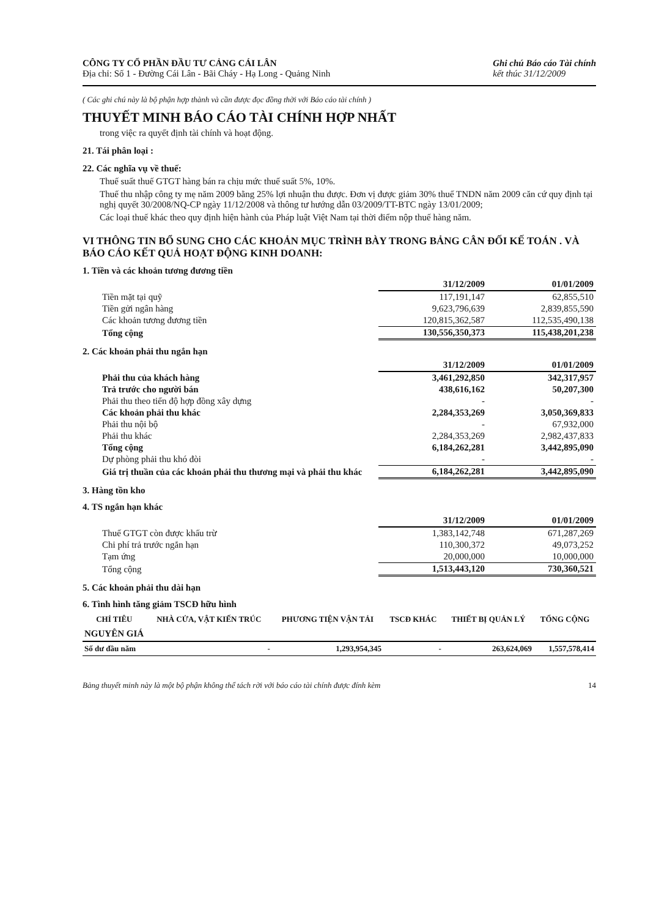CÔNG TY CỔ PHẦN ĐẦU TƯ CẢNG CÁI LÂN
Địa chỉ: Số 1 - Đường Cái Lân - Bãi Cháy - Hạ Long - Quảng Ninh
Ghi chú Báo cáo Tài chính
kết thúc 31/12/2009
( Các ghi chú này là bộ phận hợp thành và cần được đọc đồng thời với Báo cáo tài chính )
THUYẾT MINH BÁO CÁO TÀI CHÍNH HỢP NHẤT
trong việc ra quyết định tài chính và hoạt động.
21. Tái phân loại :
22. Các nghĩa vụ về thuế:
Thuế suất thuế GTGT hàng bán ra chịu mức thuế suất 5%, 10%.
Thuế thu nhập công ty mẹ năm 2009 bằng 25% lợi nhuận thu được. Đơn vị được giảm 30% thuế TNDN năm 2009 căn cứ quy định tại nghị quyết 30/2008/NQ-CP ngày 11/12/2008 và thông tư hướng dẫn 03/2009/TT-BTC ngày 13/01/2009;
Các loại thuế khác theo quy định hiện hành của Pháp luật Việt Nam tại thời điểm nộp thuế hàng năm.
VI THÔNG TIN BỔ SUNG CHO CÁC KHOẢN MỤC TRÌNH BÀY TRONG BẢNG CÂN ĐỐI KẾ TOÁN . VÀ BÁO CÁO KẾT QUẢ HOẠT ĐỘNG KINH DOANH:
1. Tiền và các khoản tương đương tiền
| | 31/12/2009 | 01/01/2009 |
| Tiền mặt tại quỹ | 117,191,147 | 62,855,510 |
| Tiền gửi ngân hàng | 9,623,796,639 | 2,839,855,590 |
| Các khoản tương đương tiền | 120,815,362,587 | 112,535,490,138 |
| Tổng cộng | 130,556,350,373 | 115,438,201,238 |
2. Các khoản phải thu ngắn hạn
| | 31/12/2009 | 01/01/2009 |
| Phải thu của khách hàng | 3,461,292,850 | 342,317,957 |
| Trả trước cho người bán | 438,616,162 | 50,207,300 |
| Phải thu theo tiến độ hợp đồng xây dựng | - | - |
| Các khoản phải thu khác | 2,284,353,269 | 3,050,369,833 |
| Phải thu nội bộ | - | 67,932,000 |
| Phải thu khác | 2,284,353,269 | 2,982,437,833 |
| Tổng cộng | 6,184,262,281 | 3,442,895,090 |
| Dự phòng phải thu khó đòi | - | - |
| Giá trị thuần của các khoản phải thu thương mại và phải thu khác | 6,184,262,281 | 3,442,895,090 |
3. Hàng tồn kho
4. TS ngắn hạn khác
| | 31/12/2009 | 01/01/2009 |
| Thuế GTGT còn được khấu trừ | 1,383,142,748 | 671,287,269 |
| Chi phí trả trước ngắn hạn | 110,300,372 | 49,073,252 |
| Tạm ứng | 20,000,000 | 10,000,000 |
| Tổng cộng | 1,513,443,120 | 730,360,521 |
5. Các khoản phải thu dài hạn
6. Tình hình tăng giảm TSCĐ hữu hình
| CHỈ TIÊU | NHÀ CỬA, VẬT KIẾN TRÚC | PHƯƠNG TIỆN VẬN TẢI | TSCĐ KHÁC | THIẾT BỊ QUẢN LÝ | TỔNG CỘNG |
| --- | --- | --- | --- | --- | --- |
| NGUYÊN GIÁ | | | | | |
| Số dư đầu năm | - | 1,293,954,345 | - | 263,624,069 | 1,557,578,414 |
Bảng thuyết minh này là một bộ phận không thể tách rời với báo cáo tài chính được đính kèm 14